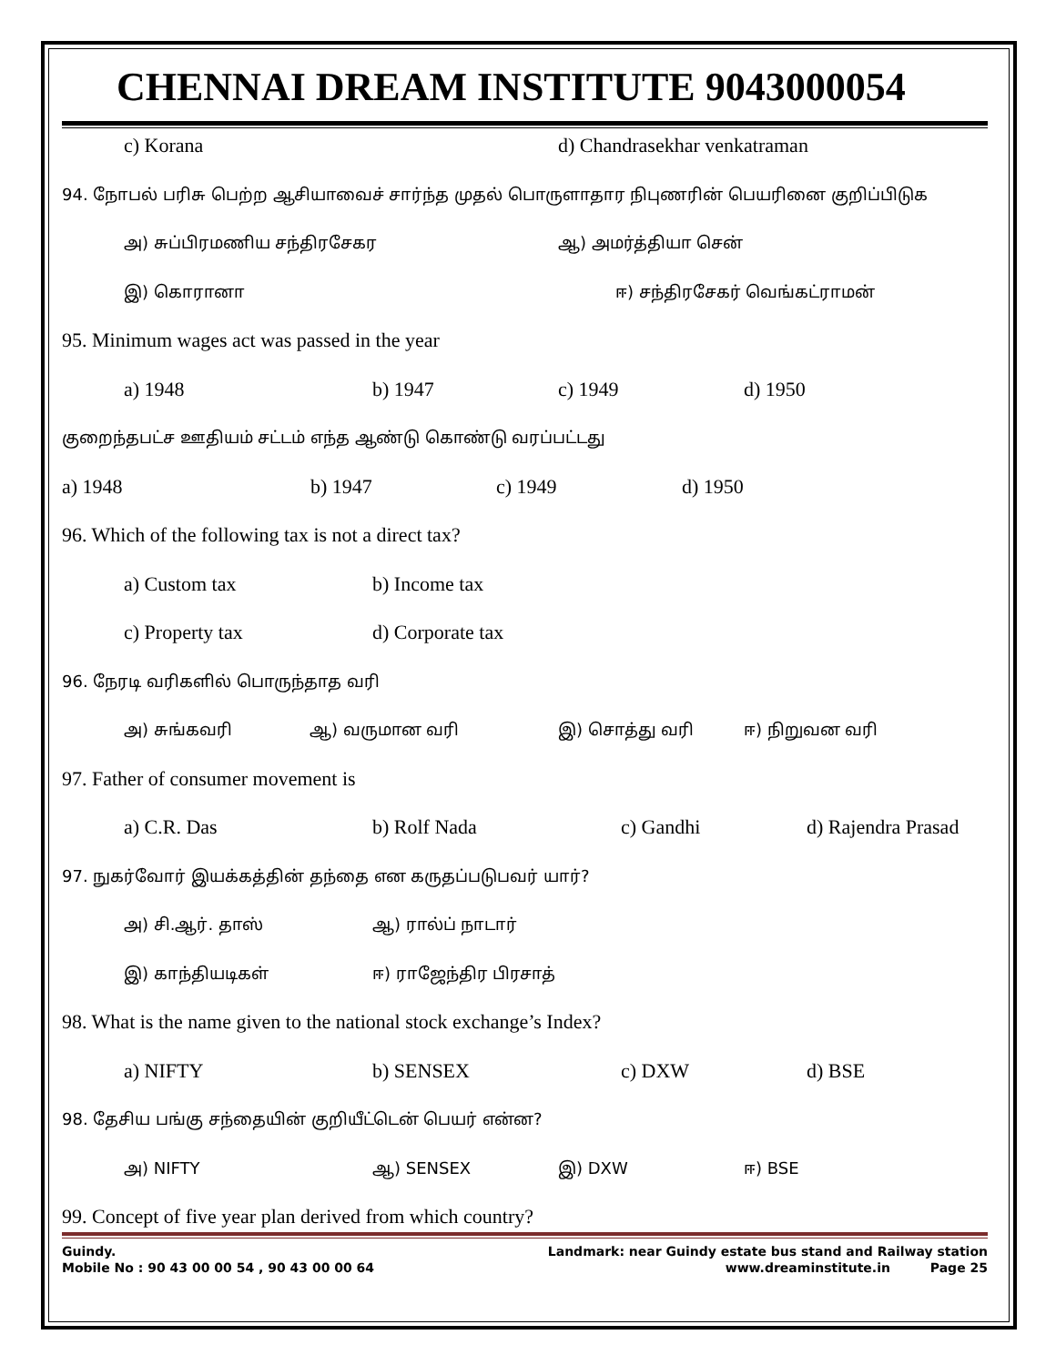CHENNAI DREAM INSTITUTE 9043000054
c) Korana d) Chandrasekhar venkatraman
94. நோபல் பரிசு பெற்ற ஆசியாவைச் சார்ந்த முதல் பொருளாதார நிபுணரின் பெயரினை குறிப்பிடுக
அ) சுப்பிரமணிய சந்திரசேகர ஆ) அமர்த்தியா சென்
இ) கொரானா ஈ) சந்திரசேகர் வெங்கட்ராமன்
95. Minimum wages act was passed in the year
a) 1948 b) 1947 c) 1949 d) 1950
குறைந்தபட்ச ஊதியம் சட்டம் எந்த ஆண்டு கொண்டு வரப்பட்டது
a) 1948 b) 1947 c) 1949 d) 1950
96. Which of the following tax is not a direct tax?
a) Custom tax b) Income tax
c) Property tax d) Corporate tax
96. நேரடி வரிகளில் பொருந்தாத வரி
அ) சுங்கவரி ஆ) வருமான வரி இ) சொத்து வரி ஈ) நிறுவன வரி
97. Father of consumer movement is
a) C.R. Das b) Rolf Nada c) Gandhi d) Rajendra Prasad
97. நுகர்வோர் இயக்கத்தின் தந்தை என கருதப்படுபவர் யார்?
அ) சி.ஆர். தாஸ் ஆ) ரால்ப் நாடார்
இ) காந்தியடிகள் ஈ) ராஜேந்திர பிரசாத்
98. What is the name given to the national stock exchange’s Index?
a) NIFTY b) SENSEX c) DXW d) BSE
98. தேசிய பங்கு சந்தையின் குறியீட்டென் பெயர் என்ன?
அ) NIFTY ஆ) SENSEX இ) DXW ஈ) BSE
99. Concept of five year plan derived from which country?
Guindy. Landmark: near Guindy estate bus stand and Railway station
Mobile No : 90 43 00 00 54 , 90 43 00 00 64 www.dreaminstitute.in Page 25